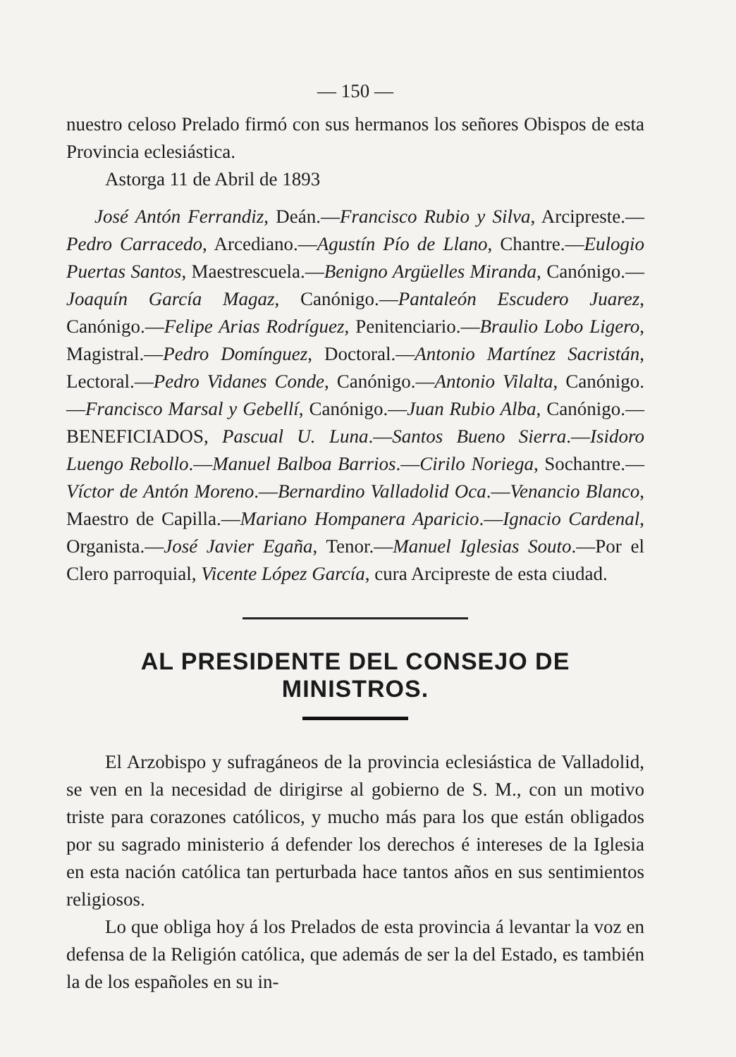— 150 —
nuestro celoso Prelado firmó con sus hermanos los señores Obispos de esta Provincia eclesiástica.
Astorga 11 de Abril de 1893
José Antón Ferrandiz, Deán.—Francisco Rubio y Silva, Arcipreste.—Pedro Carracedo, Arcediano.—Agustín Pío de Llano, Chantre.—Eulogio Puertas Santos, Maestrescuela.—Benigno Argüelles Miranda, Canónigo.—Joaquín García Magaz, Canónigo.—Pantaleón Escudero Juarez, Canónigo.—Felipe Arias Rodríguez, Penitenciario.—Braulio Lobo Ligero, Magistral.—Pedro Domínguez, Doctoral.—Antonio Martínez Sacristán, Lectoral.—Pedro Vidanes Conde, Canónigo.—Antonio Vilalta, Canónigo.—Francisco Marsal y Gebellí, Canónigo.—Juan Rubio Alba, Canónigo.—BENEFICIADOS, Pascual U. Luna.—Santos Bueno Sierra.—Isidoro Luengo Rebollo.—Manuel Balboa Barrios.—Cirilo Noriega, Sochantre.—Víctor de Antón Moreno.—Bernardino Valladolid Oca.—Venancio Blanco, Maestro de Capilla.—Mariano Hompanera Aparicio.—Ignacio Cardenal, Organista.—José Javier Egaña, Tenor.—Manuel Iglesias Souto.—Por el Clero parroquial, Vicente López García, cura Arcipreste de esta ciudad.
AL PRESIDENTE DEL CONSEJO DE MINISTROS.
El Arzobispo y sufragáneos de la provincia eclesiástica de Valladolid, se ven en la necesidad de dirigirse al gobierno de S. M., con un motivo triste para corazones católicos, y mucho más para los que están obligados por su sagrado ministerio á defender los derechos é intereses de la Iglesia en esta nación católica tan perturbada hace tantos años en sus sentimientos religiosos.
Lo que obliga hoy á los Prelados de esta provincia á levantar la voz en defensa de la Religión católica, que además de ser la del Estado, es también la de los españoles en su in-